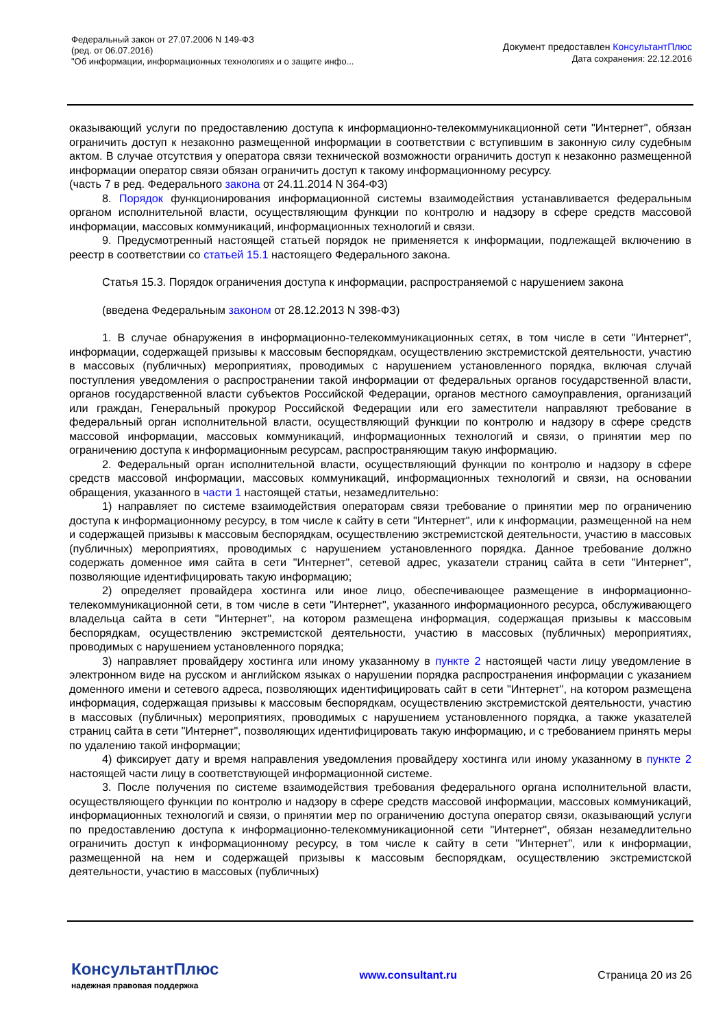Федеральный закон от 27.07.2006 N 149-ФЗ
(ред. от 06.07.2016)
"Об информации, информационных технологиях и о защите инфо...
Документ предоставлен КонсультантПлюс
Дата сохранения: 22.12.2016
оказывающий услуги по предоставлению доступа к информационно-телекоммуникационной сети "Интернет", обязан ограничить доступ к незаконно размещенной информации в соответствии с вступившим в законную силу судебным актом. В случае отсутствия у оператора связи технической возможности ограничить доступ к незаконно размещенной информации оператор связи обязан ограничить доступ к такому информационному ресурсу.
(часть 7 в ред. Федерального закона от 24.11.2014 N 364-ФЗ)
8. Порядок функционирования информационной системы взаимодействия устанавливается федеральным органом исполнительной власти, осуществляющим функции по контролю и надзору в сфере средств массовой информации, массовых коммуникаций, информационных технологий и связи.
9. Предусмотренный настоящей статьей порядок не применяется к информации, подлежащей включению в реестр в соответствии со статьей 15.1 настоящего Федерального закона.
Статья 15.3. Порядок ограничения доступа к информации, распространяемой с нарушением закона
(введена Федеральным законом от 28.12.2013 N 398-ФЗ)
1. В случае обнаружения в информационно-телекоммуникационных сетях, в том числе в сети "Интернет", информации, содержащей призывы к массовым беспорядкам, осуществлению экстремистской деятельности, участию в массовых (публичных) мероприятиях, проводимых с нарушением установленного порядка, включая случай поступления уведомления о распространении такой информации от федеральных органов государственной власти, органов государственной власти субъектов Российской Федерации, органов местного самоуправления, организаций или граждан, Генеральный прокурор Российской Федерации или его заместители направляют требование в федеральный орган исполнительной власти, осуществляющий функции по контролю и надзору в сфере средств массовой информации, массовых коммуникаций, информационных технологий и связи, о принятии мер по ограничению доступа к информационным ресурсам, распространяющим такую информацию.
2. Федеральный орган исполнительной власти, осуществляющий функции по контролю и надзору в сфере средств массовой информации, массовых коммуникаций, информационных технологий и связи, на основании обращения, указанного в части 1 настоящей статьи, незамедлительно:
1) направляет по системе взаимодействия операторам связи требование о принятии мер по ограничению доступа к информационному ресурсу, в том числе к сайту в сети "Интернет", или к информации, размещенной на нем и содержащей призывы к массовым беспорядкам, осуществлению экстремистской деятельности, участию в массовых (публичных) мероприятиях, проводимых с нарушением установленного порядка. Данное требование должно содержать доменное имя сайта в сети "Интернет", сетевой адрес, указатели страниц сайта в сети "Интернет", позволяющие идентифицировать такую информацию;
2) определяет провайдера хостинга или иное лицо, обеспечивающее размещение в информационно-телекоммуникационной сети, в том числе в сети "Интернет", указанного информационного ресурса, обслуживающего владельца сайта в сети "Интернет", на котором размещена информация, содержащая призывы к массовым беспорядкам, осуществлению экстремистской деятельности, участию в массовых (публичных) мероприятиях, проводимых с нарушением установленного порядка;
3) направляет провайдеру хостинга или иному указанному в пункте 2 настоящей части лицу уведомление в электронном виде на русском и английском языках о нарушении порядка распространения информации с указанием доменного имени и сетевого адреса, позволяющих идентифицировать сайт в сети "Интернет", на котором размещена информация, содержащая призывы к массовым беспорядкам, осуществлению экстремистской деятельности, участию в массовых (публичных) мероприятиях, проводимых с нарушением установленного порядка, а также указателей страниц сайта в сети "Интернет", позволяющих идентифицировать такую информацию, и с требованием принять меры по удалению такой информации;
4) фиксирует дату и время направления уведомления провайдеру хостинга или иному указанному в пункте 2 настоящей части лицу в соответствующей информационной системе.
3. После получения по системе взаимодействия требования федерального органа исполнительной власти, осуществляющего функции по контролю и надзору в сфере средств массовой информации, массовых коммуникаций, информационных технологий и связи, о принятии мер по ограничению доступа оператор связи, оказывающий услуги по предоставлению доступа к информационно-телекоммуникационной сети "Интернет", обязан незамедлительно ограничить доступ к информационному ресурсу, в том числе к сайту в сети "Интернет", или к информации, размещенной на нем и содержащей призывы к массовым беспорядкам, осуществлению экстремистской деятельности, участию в массовых (публичных)
КонсультантПлюс
надежная правовая поддержка
www.consultant.ru Страница 20 из 26